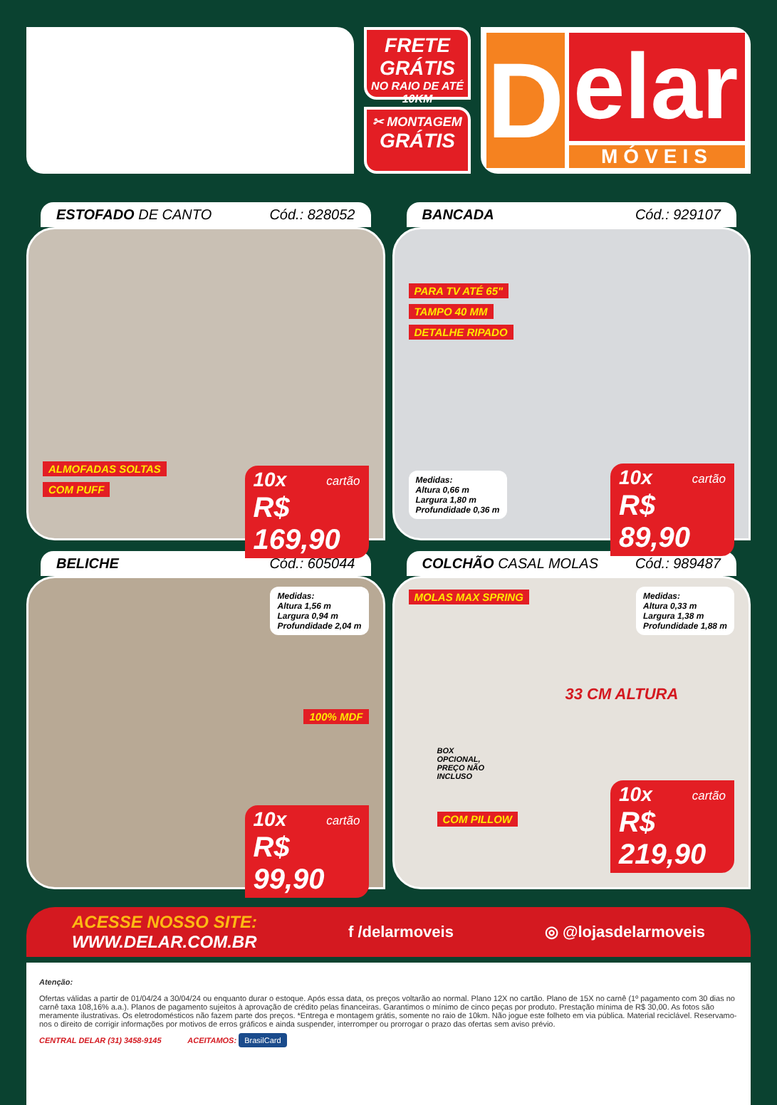FRETE
GRÁTIS
NO RAIO DE ATÉ 10KM
✂ MONTAGEM
GRÁTIS
D
elar
MÓVEIS
ESTOFADO DE CANTO Cód.: 828052
10x cartão
R$ 169,90
ALMOFADAS SOLTAS
COM PUFF
BANCADA Cód.: 929107
PARA TV ATÉ 65"
TAMPO 40 MM
DETALHE RIPADO
10x cartão
R$ 89,90
Medidas:
Altura 0,66 m
Largura 1,80 m
Profundidade 0,36 m
BELICHE Cód.: 605044
Medidas:
Altura 1,56 m
Largura 0,94 m
Profundidade 2,04 m
100% MDF
10x cartão
R$ 99,90
COLCHÃO CASAL MOLAS Cód.: 989487
MOLAS MAX SPRING
Medidas:
Altura 0,33 m
Largura 1,38 m
Profundidade 1,88 m
33 CM ALTURA
BOX
OPCIONAL,
PREÇO NÃO
INCLUSO
10x cartão
R$ 219,90
COM PILLOW
ACESSE NOSSO SITE:
WWW.DELAR.COM.BR
f /delarmoveis ◎ @lojasdelarmoveis
Atenção:
Ofertas válidas a partir de 01/04/24 a 30/04/24 ou enquanto durar o estoque. Após essa data, os preços voltarão ao normal. Plano 12X no cartão. Plano de 15X no carnê (1º pagamento com 30 dias no carnê taxa 108,16% a.a.). Planos de pagamento sujeitos à aprovação de crédito pelas financeiras. Garantimos o mínimo de cinco peças por produto. Prestação mínima de R$ 30,00. As fotos são meramente ilustrativas. Os eletrodomésticos não fazem parte dos preços. *Entrega e montagem grátis, somente no raio de 10km. Não jogue este folheto em via pública. Material reciclável. Reservamo-nos o direito de corrigir informações por motivos de erros gráficos e ainda suspender, interromper ou prorrogar o prazo das ofertas sem aviso prévio.
CENTRAL DELAR (31) 3458-9145 ACEITAMOS: BrasilCard